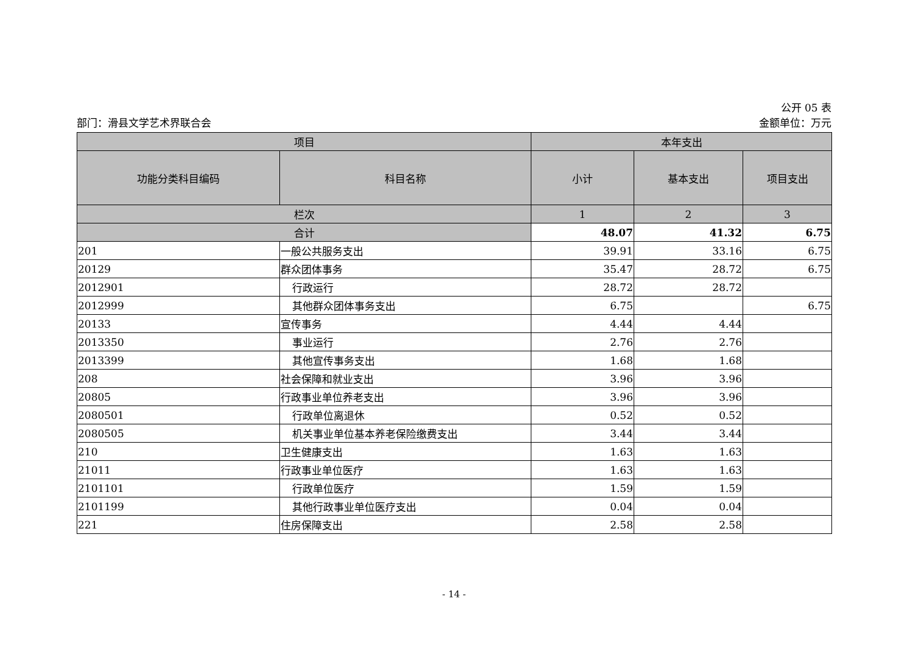公开 05 表
部门：滑县文学艺术界联合会 金额单位：万元
| 项目 | | 本年支出 | | |
| --- | --- | --- | --- | --- |
| 功能分类科目编码 | 科目名称 | 小计 | 基本支出 | 项目支出 |
| 栏次 | | 1 | 2 | 3 |
| 合计 | | 48.07 | 41.32 | 6.75 |
| 201 | 一般公共服务支出 | 39.91 | 33.16 | 6.75 |
| 20129 | 群众团体事务 | 35.47 | 28.72 | 6.75 |
| 2012901 | 行政运行 | 28.72 | 28.72 | |
| 2012999 | 其他群众团体事务支出 | 6.75 | | 6.75 |
| 20133 | 宣传事务 | 4.44 | 4.44 | |
| 2013350 | 事业运行 | 2.76 | 2.76 | |
| 2013399 | 其他宣传事务支出 | 1.68 | 1.68 | |
| 208 | 社会保障和就业支出 | 3.96 | 3.96 | |
| 20805 | 行政事业单位养老支出 | 3.96 | 3.96 | |
| 2080501 | 行政单位离退休 | 0.52 | 0.52 | |
| 2080505 | 机关事业单位基本养老保险缴费支出 | 3.44 | 3.44 | |
| 210 | 卫生健康支出 | 1.63 | 1.63 | |
| 21011 | 行政事业单位医疗 | 1.63 | 1.63 | |
| 2101101 | 行政单位医疗 | 1.59 | 1.59 | |
| 2101199 | 其他行政事业单位医疗支出 | 0.04 | 0.04 | |
| 221 | 住房保障支出 | 2.58 | 2.58 | |
- 14 -